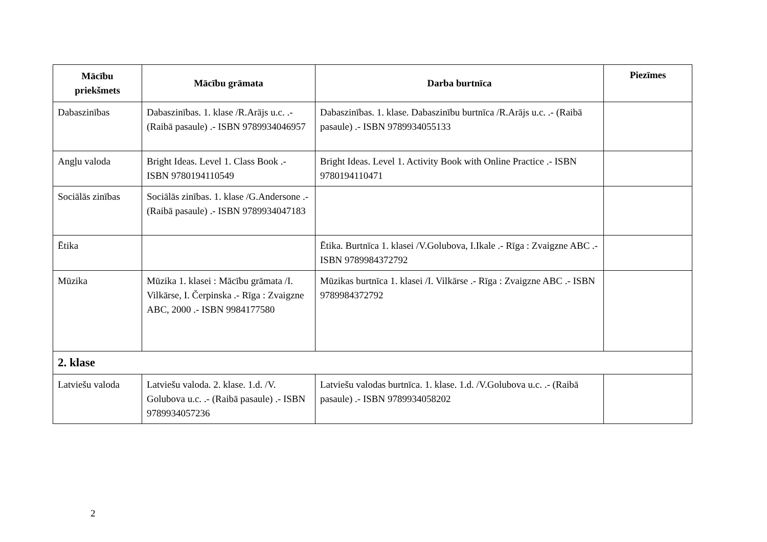| Mācību priekšmets | Mācību grāmata | Darba burtnīca | Piezīmes |
| --- | --- | --- | --- |
| Dabaszinības | Dabaszinības. 1. klase /R.Arājs u.c. .- (Raibā pasaule) .- ISBN 9789934046957 | Dabaszinības. 1. klase. Dabaszinību burtnīca /R.Arājs u.c. .- (Raibā pasaule) .- ISBN 9789934055133 | |
| Angļu valoda | Bright Ideas. Level 1. Class Book .- ISBN 9780194110549 | Bright Ideas. Level 1. Activity Book with Online Practice .- ISBN 9780194110471 | |
| Sociālās zinības | Sociālās zinības. 1. klase /G.Andersone .- (Raibā pasaule) .- ISBN 9789934047183 | | |
| Ētika | | Ētika. Burtnīca 1. klasei /V.Golubova, I.Ikale .- Rīga : Zvaigzne ABC .- ISBN 9789984372792 | |
| Mūzika | Mūzika 1. klasei : Mācību grāmata /I. Vilkārse, I. Čerpinska .- Rīga : Zvaigzne ABC, 2000 .- ISBN 9984177580 | Mūzikas burtnīca 1. klasei /I. Vilkārse .- Rīga : Zvaigzne ABC .- ISBN 9789984372792 | |
| 2. klase | | | |
| Latviešu valoda | Latviešu valoda. 2. klase. 1.d. /V. Golubova u.c. .- (Raibā pasaule) .- ISBN 9789934057236 | Latviešu valodas burtnīca. 1. klase. 1.d. /V.Golubova u.c. .- (Raibā pasaule) .- ISBN 9789934058202 | |
2